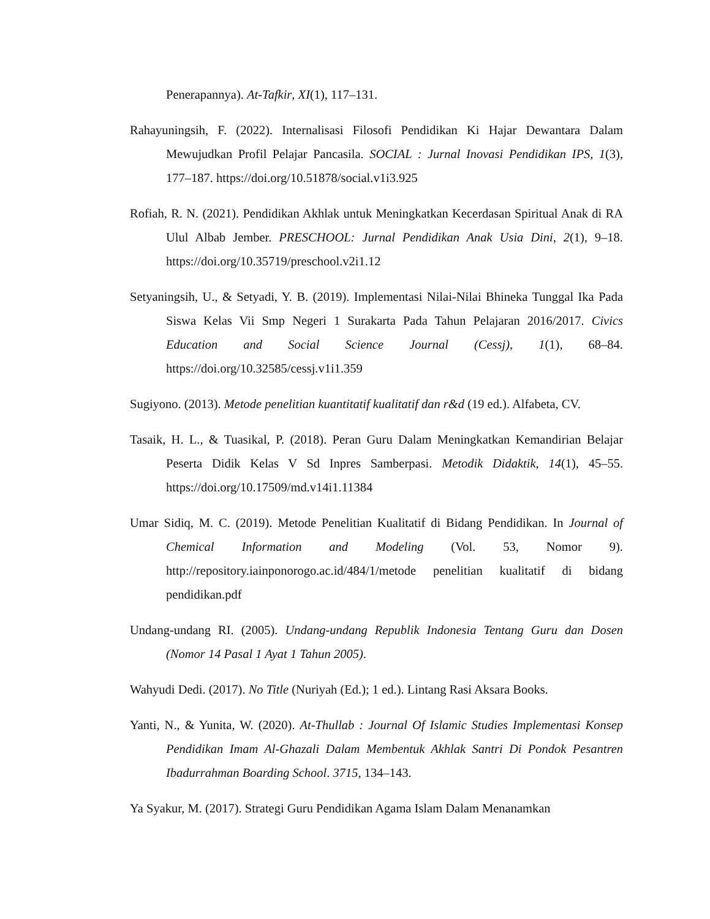Penerapannya). At-Tafkir, XI(1), 117–131.
Rahayuningsih, F. (2022). Internalisasi Filosofi Pendidikan Ki Hajar Dewantara Dalam Mewujudkan Profil Pelajar Pancasila. SOCIAL : Jurnal Inovasi Pendidikan IPS, 1(3), 177–187. https://doi.org/10.51878/social.v1i3.925
Rofiah, R. N. (2021). Pendidikan Akhlak untuk Meningkatkan Kecerdasan Spiritual Anak di RA Ulul Albab Jember. PRESCHOOL: Jurnal Pendidikan Anak Usia Dini, 2(1), 9–18. https://doi.org/10.35719/preschool.v2i1.12
Setyaningsih, U., & Setyadi, Y. B. (2019). Implementasi Nilai-Nilai Bhineka Tunggal Ika Pada Siswa Kelas Vii Smp Negeri 1 Surakarta Pada Tahun Pelajaran 2016/2017. Civics Education and Social Science Journal (Cessj), 1(1), 68–84. https://doi.org/10.32585/cessj.v1i1.359
Sugiyono. (2013). Metode penelitian kuantitatif kualitatif dan r&d (19 ed.). Alfabeta, CV.
Tasaik, H. L., & Tuasikal, P. (2018). Peran Guru Dalam Meningkatkan Kemandirian Belajar Peserta Didik Kelas V Sd Inpres Samberpasi. Metodik Didaktik, 14(1), 45–55. https://doi.org/10.17509/md.v14i1.11384
Umar Sidiq, M. C. (2019). Metode Penelitian Kualitatif di Bidang Pendidikan. In Journal of Chemical Information and Modeling (Vol. 53, Nomor 9). http://repository.iainponorogo.ac.id/484/1/metode penelitian kualitatif di bidang pendidikan.pdf
Undang-undang RI. (2005). Undang-undang Republik Indonesia Tentang Guru dan Dosen (Nomor 14 Pasal 1 Ayat 1 Tahun 2005).
Wahyudi Dedi. (2017). No Title (Nuriyah (Ed.); 1 ed.). Lintang Rasi Aksara Books.
Yanti, N., & Yunita, W. (2020). At-Thullab : Journal Of Islamic Studies Implementasi Konsep Pendidikan Imam Al-Ghazali Dalam Membentuk Akhlak Santri Di Pondok Pesantren Ibadurrahman Boarding School. 3715, 134–143.
Ya Syakur, M. (2017). Strategi Guru Pendidikan Agama Islam Dalam Menanamkan